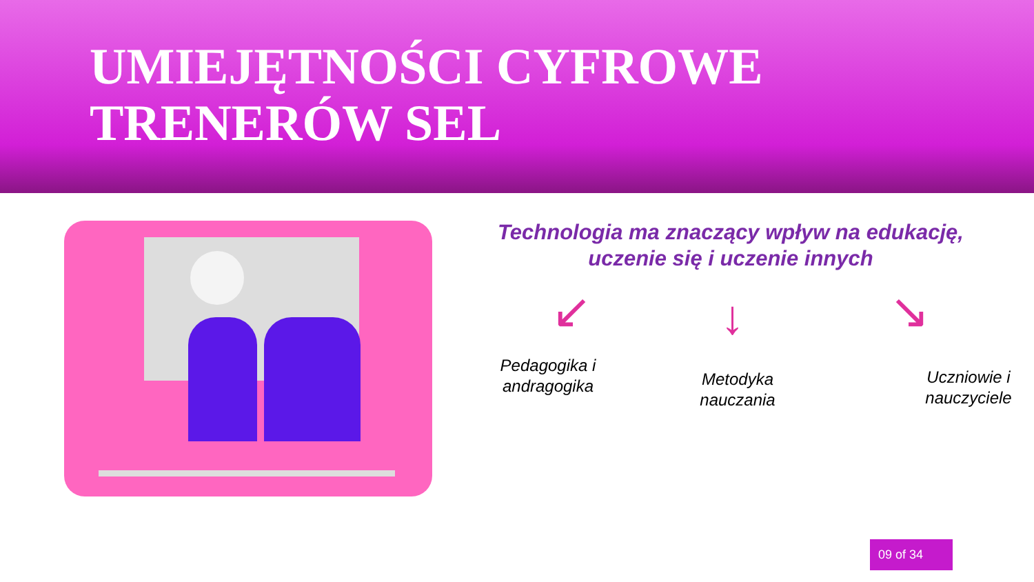UMIEJĘTNOŚCI CYFROWE
TRENERÓW SEL
Technologia ma znaczący wpływ na edukację,
uczenie się i uczenie innych
↙ ↓ ↘
Pedagogika i andragogika
Metodyka nauczania
Uczniowie i nauczyciele
09 of 34